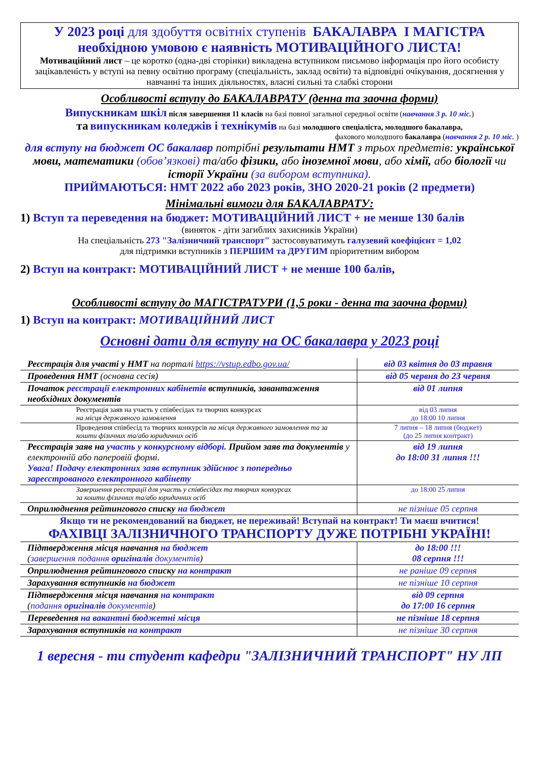У 2023 році для здобуття освітніх ступенів БАКАЛАВРА І МАГІСТРА
необхідною умовою є наявність МОТИВАЦІЙНОГО ЛИСТА!
Мотиваційний лист – це коротко (одна-дві сторінки) викладена вступником письмово інформація про його особисту зацікавленість у вступі на певну освітню програму (спеціальність, заклад освіти) та відповідні очікування, досягнення у навчанні та інших діяльностях, власні сильні та слабкі сторони
Особливості вступу до БАКАЛАВРАТУ (денна та заочна форми)
Випускникам шкіл після завершення 11 класів на базі повної загальної середньої освіти (навчання 3 р. 10 міс.)
та випускникам коледжів і технікумів на базі молодшого спеціаліста, молодшого бакалавра,
фахового молодшого бакалавра (навчання 2 р. 10 міс. )
для вступу на бюджет ОС бакалавр потрібні результати НМТ з трьох предметів: української мови, математики (обов’язкові) та/або фізики, або іноземної мови, або хімії, або біології чи історії України (за вибором вступника).
ПРИЙМАЮТЬСЯ: НМТ 2022 або 2023 років, ЗНО 2020-21 років (2 предмети)
Мінімальні вимоги для БАКАЛАВРАТУ:
1) Вступ та переведення на бюджет: МОТИВАЦІЙНИЙ ЛИСТ + не менше 130 балів
(виняток - діти загиблих захисників України)
На спеціальність 273 "Залізничний транспорт" застосовуватимуть галузевий коефіцієнт = 1,02
для підтримки вступників з ПЕРШИМ та ДРУГИМ пріоритетним вибором
2) Вступ на контракт: МОТИВАЦІЙНИЙ ЛИСТ + не менше 100 балів,
Особливості вступу до МАГІСТРАТУРИ (1,5 роки - денна та заочна форми)
1) Вступ на контракт: МОТИВАЦІЙНИЙ ЛИСТ
Основні дати для вступу на ОС бакалавра у 2023 році
| Реєстрація для участі у НМТ на порталі https://vstup.edbo.gov.ua/ | від 03 квітня до 03 травня |
| Проведення НМТ (основна сесія) | від 05 червня до 23 червня |
| Початок реєстрації електронних кабінетів вступників, завантаження необхідних документів | від 01 липня |
| Реєстрація заяв на участь у співбесідах та творчих конкурсах на місця державного замовлення | від 03 липня до 18:00 10 липня |
| Проведення співбесід та творчих конкурсів на місця державного замовлення та за кошти фізичних та/або юридичних осіб | 7 липня – 18 липня (бюджет) (до 25 липня контракт) |
| Реєстрація заяв на участь у конкурсному відборі. Прийом заяв та документів у електронній або паперовій формі. Увага! Подачу електронних заяв вступник здійснює з попередньо зареєстрованого електронного кабінету | від 19 липня до 18:00 31 липня !!! |
| Завершення реєстрації для участь у співбесідах та творчих конкурсах за кошти фізичних та/або юридичних осіб | до 18:00 25 липня |
| Оприлюднення рейтингового списку на бюджет | не пізніше 05 серпня |
| Якщо ти не рекомендований на бюджет, не переживай! Вступай на контракт! Ти маєш вчитися! ФАХІВЦІ ЗАЛІЗНИЧНОГО ТРАНСПОРТУ ДУЖЕ ПОТРІБНІ УКРАЇНІ! | |
| Підтвердження місця навчання на бюджет ( завершення подання оригіналів документів ) | до 18:00 !!! 08 серпня !!! |
| Оприлюднення рейтингового списку на контракт | не раніше 09 серпня |
| Зарахування вступників на бюджет | не пізніше 10 серпня |
| Підтвердження місця навчання на контракт ( подання оригіналів документів ) | від 09 серпня до 17:00 16 серпня |
| Переведення на вакантні бюджетні місця | не пізніше 18 серпня |
| Зарахування вступників на контракт | не пізніше 30 серпня |
1 вересня - ти студент кафедри "ЗАЛІЗНИЧНИЙ ТРАНСПОРТ" НУ ЛП